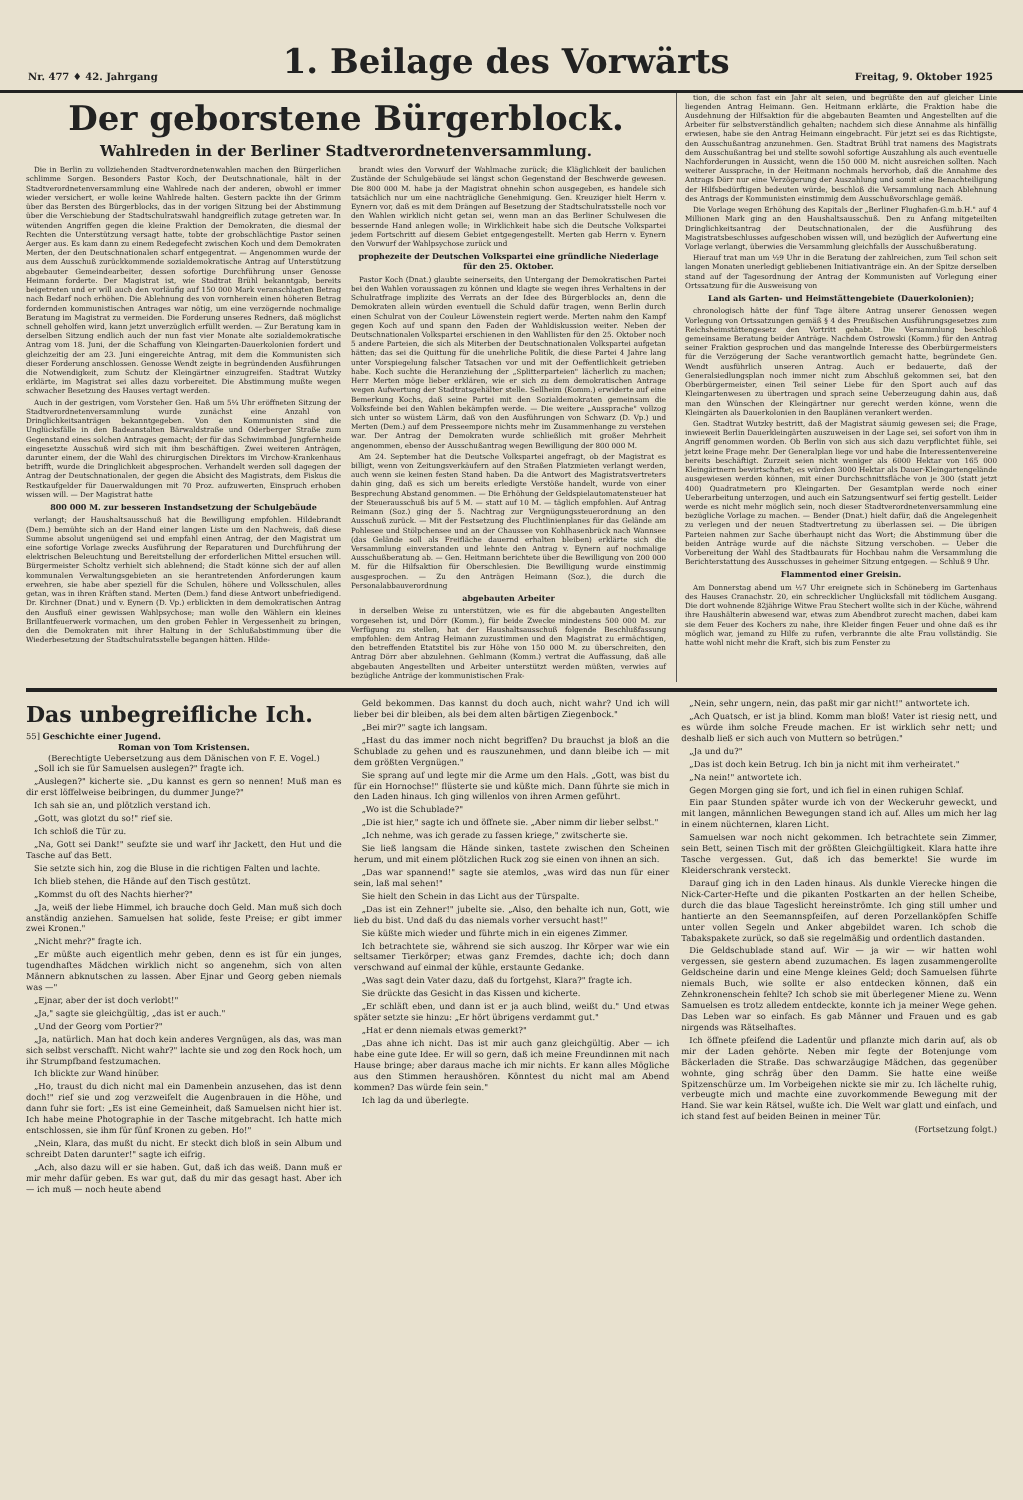Nr. 477 ♦ 42. Jahrgang 1. Beilage des Vorwärts Freitag, 9. Oktober 1925
Der geborstene Bürgerblock.
Wahlreden in der Berliner Stadtverordnetenversammlung.
Die in Berlin zu vollziehenden Stadtverordnetenwahlen machen den Bürgerlichen schlimme Sorgen. Besonders Pastor Koch, der Deutschnationale, hält in der Stadtverordnetenversammlung eine Wahlrede nach der anderen, obwohl er immer wieder versichert, er wolle keine Wahlrede halten. Gestern packte ihn der Grimm über das Bersten des Bürgerblocks, das in der vorigen Sitzung bei der Abstimmung über die Verschiebung der Stadtschulratswahl handgreiflich zutage getreten war. In wütenden Angriffen gegen die kleine Fraktion der Demokraten, die diesmal der Rechten die Unterstützung versagt hatte, tobte der grobschlächtige Pastor seinen Aerger aus. Es kam dann zu einem Redegefecht zwischen Koch und dem Demokraten Merten, der den Deutschnationalen scharf entgegentrat. — Angenommen wurde der aus dem Ausschuß zurückkommende sozialdemokratische Antrag auf Unterstützung abgebauter Gemeindearbeiter, dessen sofortige Durchführung unser Genosse Heimann forderte. Der Magistrat ist, wie Stadtrat Brühl bekanntgab, bereits beigetreten und er will auch den vorläufig auf 150 000 Mark veranschlagten Betrag nach Bedarf noch erhöhen. Die Ablehnung des von vornherein einen höheren Betrag fordernden kommunistischen Antrages war nötig, um eine verzögernde nochmalige Beratung im Magistrat zu vermeiden. Die Forderung unseres Redners, daß möglichst schnell geholfen wird, kann jetzt unverzüglich erfüllt werden. — Zur Beratung kam in derselben Sitzung endlich auch der nun fast vier Monate alte sozialdemokratische Antrag vom 18. Juni, der die Schaffung von Kleingarten-Dauerkolonien fordert und gleichzeitig der am 23. Juni eingereichte Antrag, mit dem die Kommunisten sich dieser Forderung anschlossen. Genosse Wendt zeigte in begründenden Ausführungen die Notwendigkeit, zum Schutz der Kleingärtner einzugreifen. Stadtrat Wutzky erklärte, im Magistrat sei alles dazu vorbereitet. Die Abstimmung mußte wegen schwacher Besetzung des Hauses vertagt werden.
Auch in der gestrigen, vom Vorsteher Gen. Haß um 5¼ Uhr eröffneten Sitzung der Stadtverordnetenversammlung wurde zunächst eine Anzahl von Dringlichkeitsanträgen bekanntgegeben. Von den Kommunisten sind die Unglücksfälle in den Badeanstalten Bärwaldstraße und Oderberger Straße zum Gegenstand eines solchen Antrages gemacht; der für das Schwimmbad Jungfernheide eingesetzte Ausschuß wird sich mit ihm beschäftigen. Zwei weiteren Anträgen, darunter einem, der die Wahl des chirurgischen Direktors im Virchow-Krankenhaus betrifft, wurde die Dringlichkeit abgesprochen. Verhandelt werden soll dagegen der Antrag der Deutschnationalen, der gegen die Absicht des Magistrats, dem Fiskus die Restkaufgelder für Dauerwaldungen mit 70 Proz. aufzuwerten, Einspruch erhoben wissen will. — Der Magistrat hatte
800 000 M. zur besseren Instandsetzung der Schulgebäude
verlangt; der Haushaltsausschuß hat die Bewilligung empfohlen. Hildebrandt (Dem.) bemühte sich an der Hand einer langen Liste um den Nachweis, daß diese Summe absolut ungenügend sei und empfahl einen Antrag, der den Magistrat um eine sofortige Vorlage zwecks Ausführung der Reparaturen und Durchführung der elektrischen Beleuchtung und Bereitstellung der erforderlichen Mittel ersuchen will. Bürgermeister Scholtz verhielt sich ablehnend; die Stadt könne sich der auf allen kommunalen Verwaltungsgebieten an sie herantretenden Anforderungen kaum erwehren, sie habe aber speziell für die Schulen, höhere und Volksschulen, alles getan, was in ihren Kräften stand. Merten (Dem.) fand diese Antwort unbefriedigend. Dr. Kirchner (Dnat.) und v. Eynern (D. Vp.) erblickten in dem demokratischen Antrag den Ausfluß einer gewissen Wahlpsychose; man wolle den Wählern ein kleines Brillantfeuerwerk vormachen, um den groben Fehler in Vergessenheit zu bringen, den die Demokraten mit ihrer Haltung in der Schlußabstimmung über die Wiederbesetzung der Stadtschulratsstelle begangen hätten. Hilde-
brandt wies den Vorwurf der Wahlmache zurück; die Kläglichkeit der baulichen Zustände der Schulgebäude sei längst schon Gegenstand der Beschwerde gewesen. Die 800 000 M. habe ja der Magistrat ohnehin schon ausgegeben, es handele sich tatsächlich nur um eine nachträgliche Genehmigung. Gen. Kreuziger hielt Herrn v. Eynern vor, daß es mit dem Drängen auf Besetzung der Stadtschulratsstelle noch vor den Wahlen wirklich nicht getan sei, wenn man an das Berliner Schulwesen die bessernde Hand anlegen wolle; in Wirklichkeit habe sich die Deutsche Volkspartei jedem Fortschritt auf diesem Gebiet entgegengestellt. Merten gab Herrn v. Eynern den Vorwurf der Wahlpsychose zurück und
prophezeite der Deutschen Volkspartei eine gründliche Niederlage für den 25. Oktober.
Pastor Koch (Dnat.) glaubte seinerseits, den Untergang der Demokratischen Partei bei den Wahlen voraussagen zu können und klagte sie wegen ihres Verhaltens in der Schulratfrage implizite des Verrats an der Idee des Bürgerblocks an, denn die Demokraten allein würden eventuell die Schuld dafür tragen, wenn Berlin durch einen Schulrat von der Couleur Löwenstein regiert werde. Merten nahm den Kampf gegen Koch auf und spann den Faden der Wahldiskussion weiter. Neben der Deutschnationalen Volkspartei erschienen in den Wahllisten für den 25. Oktober noch 5 andere Parteien, die sich als Miterben der Deutschnationalen Volkspartei aufgetan hätten; das sei die Quittung für die unehrliche Politik, die diese Partei 4 Jahre lang unter Vorspiegelung falscher Tatsachen vor und mit der Oeffentlichkeit getrieben habe. Koch suchte die Heranziehung der „Splitterparteien" lächerlich zu machen; Herr Merten möge lieber erklären, wie er sich zu dem demokratischen Antrage wegen Aufwertung der Stadtratsgehälter stelle. Sellheim (Komm.) erwiderte auf eine Bemerkung Kochs, daß seine Partei mit den Sozialdemokraten gemeinsam die Volksfeinde bei den Wahlen bekämpfen werde. — Die weitere „Aussprache" vollzog sich unter so wüstem Lärm, daß von den Ausführungen von Schwarz (D. Vp.) und Merten (Dem.) auf dem Presseempore nichts mehr im Zusammenhange zu verstehen war. Der Antrag der Demokraten wurde schließlich mit großer Mehrheit angenommen, ebenso der Ausschußantrag wegen Bewilligung der 800 000 M.
Am 24. September hat die Deutsche Volkspartei angefragt, ob der Magistrat es billigt, wenn von Zeitungsverkäufern auf den Straßen Platzmieten verlangt werden, auch wenn sie keinen festen Stand haben. Da die Antwort des Magistratsvertreters dahin ging, daß es sich um bereits erledigte Verstöße handelt, wurde von einer Besprechung Abstand genommen. — Die Erhöhung der Geldspielautomatensteuer hat der Steuerausschuß bis auf 5 M. — statt auf 10 M. — täglich empfohlen. Auf Antrag Reimann (Soz.) ging der 5. Nachtrag zur Vergnügungssteuerordnung an den Ausschuß zurück. — Mit der Festsetzung des Fluchtlinienplanes für das Gelände am Pohlesee und Stölpchensee und an der Chaussee von Kohlhasenbrück nach Wannsee (das Gelände soll als Freifläche dauernd erhalten bleiben) erklärte sich die Versammlung einverstanden und lehnte den Antrag v. Eynern auf nochmalige Ausschußberatung ab. — Gen. Heitmann berichtete über die Bewilligung von 200 000 M. für die Hilfsaktion für Oberschlesien. Die Bewilligung wurde einstimmig ausgesprochen. — Zu den Anträgen Heimann (Soz.), die durch die Personalabbauverordnung
abgebauten Arbeiter
in derselben Weise zu unterstützen, wie es für die abgebauten Angestellten vorgesehen ist, und Dörr (Komm.), für beide Zwecke mindestens 500 000 M. zur Verfügung zu stellen, hat der Haushaltsausschuß folgende Beschlußfassung empfohlen: dem Antrag Heimann zuzustimmen und den Magistrat zu ermächtigen, den betreffenden Etatstitel bis zur Höhe von 150 000 M. zu überschreiten, den Antrag Dörr aber abzulehnen. Gehlmann (Komm.) vertrat die Auffassung, daß alle abgebauten Angestellten und Arbeiter unterstützt werden müßten, verwies auf bezügliche Anträge der kommunistischen Frak-
tion, die schon fast ein Jahr alt seien, und begrüßte den auf gleicher Linie liegenden Antrag Heimann. Gen. Heitmann erklärte, die Fraktion habe die Ausdehnung der Hilfsaktion für die abgebauten Beamten und Angestellten auf die Arbeiter für selbstverständlich gehalten; nachdem sich diese Annahme als hinfällig erwiesen, habe sie den Antrag Heimann eingebracht. Für jetzt sei es das Richtigste, den Ausschußantrag anzunehmen. Gen. Stadtrat Brühl trat namens des Magistrats dem Ausschußantrag bei und stellte sowohl sofortige Auszahlung als auch eventuelle Nachforderungen in Aussicht, wenn die 150 000 M. nicht ausreichen sollten. Nach weiterer Aussprache, in der Heitmann nochmals hervorhob, daß die Annahme des Antrags Dörr nur eine Verzögerung der Auszahlung und somit eine Benachteiligung der Hilfsbedürftigen bedeuten würde, beschloß die Versammlung nach Ablehnung des Antrags der Kommunisten einstimmig dem Ausschußvorschlage gemäß.
Die Vorlage wegen Erhöhung des Kapitals der „Berliner Flughafen-G.m.b.H." auf 4 Millionen Mark ging an den Haushaltsausschuß. Den zu Anfang mitgeteilten Dringlichkeitsantrag der Deutschnationalen, der die Ausführung des Magistratsbeschlusses aufgeschoben wissen will, und bezüglich der Aufwertung eine Vorlage verlangt, überwies die Versammlung gleichfalls der Ausschußberatung.
Hierauf trat man um ½9 Uhr in die Beratung der zahlreichen, zum Teil schon seit langen Monaten unerledigt gebliebenen Initiativanträge ein. An der Spitze derselben stand auf der Tagesordnung der Antrag der Kommunisten auf Vorlegung einer Ortssatzung für die Ausweisung von
Land als Garten- und Heimstättengebiete (Dauerkolonien);
chronologisch hätte der fünf Tage ältere Antrag unserer Genossen wegen Vorlegung von Ortssatzungen gemäß § 4 des Preußischen Ausführungsgesetzes zum Reichsheimstättengesetz den Vortritt gehabt. Die Versammlung beschloß gemeinsame Beratung beider Anträge. Nachdem Ostrowski (Komm.) für den Antrag seiner Fraktion gesprochen und das mangelnde Interesse des Oberbürgermeisters für die Verzögerung der Sache verantwortlich gemacht hatte, begründete Gen. Wendt ausführlich unseren Antrag. Auch er bedauerte, daß der Generalsiedlungsplan noch immer nicht zum Abschluß gekommen sei, bat den Oberbürgermeister, einen Teil seiner Liebe für den Sport auch auf das Kleingartenwesen zu übertragen und sprach seine Ueberzeugung dahin aus, daß man den Wünschen der Kleingärtner nur gerecht werden könne, wenn die Kleingärten als Dauerkolonien in den Bauplänen verankert werden.
Gen. Stadtrat Wutzky bestritt, daß der Magistrat säumig gewesen sei; die Frage, inwieweit Berlin Dauerkleingärten auszuweisen in der Lage sei, sei sofort von ihm in Angriff genommen worden. Ob Berlin von sich aus sich dazu verpflichtet fühle, sei jetzt keine Frage mehr. Der Generalplan liege vor und habe die Interessentenvereine bereits beschäftigt. Zurzeit seien nicht weniger als 6000 Hektar von 165 000 Kleingärtnern bewirtschaftet; es würden 3000 Hektar als Dauer-Kleingartengelände ausgewiesen werden können, mit einer Durchschnittsfläche von je 300 (statt jetzt 400) Quadratmetern pro Kleingarten. Der Gesamtplan werde noch einer Ueberarbeitung unterzogen, und auch ein Satzungsentwurf sei fertig gestellt. Leider werde es nicht mehr möglich sein, noch dieser Stadtverordnetenversammlung eine bezügliche Vorlage zu machen. — Bender (Dnat.) hielt dafür, daß die Angelegenheit zu verlegen und der neuen Stadtvertretung zu überlassen sei. — Die übrigen Parteien nahmen zur Sache überhaupt nicht das Wort; die Abstimmung über die beiden Anträge wurde auf die nächste Sitzung verschoben. — Ueber die Vorbereitung der Wahl des Stadtbaurats für Hochbau nahm die Versammlung die Berichterstattung des Ausschusses in geheimer Sitzung entgegen. — Schluß 9 Uhr.
Flammentod einer Greisin.
Am Donnerstag abend um ½7 Uhr ereignete sich in Schöneberg im Gartenhaus des Hauses Cranachstr. 20, ein schrecklicher Unglücksfall mit tödlichem Ausgang. Die dort wohnende 82jährige Witwe Frau Stechert wollte sich in der Küche, während ihre Haushälterin abwesend war, etwas zum Abendbrot zurecht machen, dabei kam sie dem Feuer des Kochers zu nahe, ihre Kleider fingen Feuer und ohne daß es ihr möglich war, jemand zu Hilfe zu rufen, verbrannte die alte Frau vollständig. Sie hatte wohl nicht mehr die Kraft, sich bis zum Fenster zu
Das unbegreifliche Ich.
55] Geschichte einer Jugend.
Roman von Tom Kristensen.
(Berechtigte Uebersetzung aus dem Dänischen von F. E. Vogel.)
„Soll ich sie für Samuelsen auslegen?" fragte ich.
„Auslegen?" kicherte sie. „Du kannst es gern so nennen! Muß man es dir erst löffelweise beibringen, du dummer Junge?"
Ich sah sie an, und plötzlich verstand ich.
„Gott, was glotzt du so!" rief sie.
Ich schloß die Tür zu.
„Na, Gott sei Dank!" seufzte sie und warf ihr Jackett, den Hut und die Tasche auf das Bett.
Sie setzte sich hin, zog die Bluse in die richtigen Falten und lachte.
Ich blieb stehen, die Hände auf den Tisch gestützt.
„Kommst du oft des Nachts hierher?"
„Ja, weiß der liebe Himmel, ich brauche doch Geld. Man muß sich doch anständig anziehen. Samuelsen hat solide, feste Preise; er gibt immer zwei Kronen."
„Nicht mehr?" fragte ich.
„Er müßte auch eigentlich mehr geben, denn es ist für ein junges, tugendhaftes Mädchen wirklich nicht so angenehm, sich von alten Männern abknutschen zu lassen. Aber Ejnar und Georg geben niemals was —"
„Ejnar, aber der ist doch verlobt!"
„Ja," sagte sie gleichgültig, „das ist er auch."
„Und der Georg vom Portier?"
„Ja, natürlich. Man hat doch kein anderes Vergnügen, als das, was man sich selbst verschafft. Nicht wahr?" lachte sie und zog den Rock hoch, um ihr Strumpfband festzumachen.
Ich blickte zur Wand hinüber.
„Ho, traust du dich nicht mal ein Damenbein anzusehen, das ist denn doch!" rief sie und zog verzweifelt die Augenbrauen in die Höhe, und dann fuhr sie fort: „Es ist eine Gemeinheit, daß Samuelsen nicht hier ist. Ich habe meine Photographie in der Tasche mitgebracht. Ich hatte mich entschlossen, sie ihm für fünf Kronen zu geben. Ho!"
„Nein, Klara, das mußt du nicht. Er steckt dich bloß in sein Album und schreibt Daten darunter!" sagte ich eifrig.
„Ach, also dazu will er sie haben. Gut, daß ich das weiß. Dann muß er mir mehr dafür geben. Es war gut, daß du mir das gesagt hast. Aber ich — ich muß — noch heute abend
Geld bekommen. Das kannst du doch auch, nicht wahr? Und ich will lieber bei dir bleiben, als bei dem alten bärtigen Ziegenbock."
„Bei mir?" sagte ich langsam.
„Hast du das immer noch nicht begriffen? Du brauchst ja bloß an die Schublade zu gehen und es rauszunehmen, und dann bleibe ich — mit dem größten Vergnügen."
Sie sprang auf und legte mir die Arme um den Hals. „Gott, was bist du für ein Hornochse!" flüsterte sie und küßte mich. Dann führte sie mich in den Laden hinaus. Ich ging willenlos von ihren Armen geführt.
„Wo ist die Schublade?"
„Die ist hier," sagte ich und öffnete sie. „Aber nimm dir lieber selbst."
„Ich nehme, was ich gerade zu fassen kriege," zwitscherte sie.
Sie ließ langsam die Hände sinken, tastete zwischen den Scheinen herum, und mit einem plötzlichen Ruck zog sie einen von ihnen an sich.
„Das war spannend!" sagte sie atemlos, „was wird das nun für einer sein, laß mal sehen!"
Sie hielt den Schein in das Licht aus der Türspalte.
„Das ist ein Zehner!" jubelte sie. „Also, den behalte ich nun, Gott, wie lieb du bist. Und daß du das niemals vorher versucht hast!"
Sie küßte mich wieder und führte mich in ein eigenes Zimmer.
Ich betrachtete sie, während sie sich auszog. Ihr Körper war wie ein seltsamer Tierkörper; etwas ganz Fremdes, dachte ich; doch dann verschwand auf einmal der kühle, erstaunte Gedanke.
„Was sagt dein Vater dazu, daß du fortgehst, Klara?" fragte ich.
Sie drückte das Gesicht in das Kissen und kicherte.
„Er schläft eben, und dann ist er ja auch blind, weißt du." Und etwas später setzte sie hinzu: „Er hört übrigens verdammt gut."
„Hat er denn niemals etwas gemerkt?"
„Das ahne ich nicht. Das ist mir auch ganz gleichgültig. Aber — ich habe eine gute Idee. Er will so gern, daß ich meine Freundinnen mit nach Hause bringe; aber daraus mache ich mir nichts. Er kann alles Mögliche aus den Stimmen heraushören. Könntest du nicht mal am Abend kommen? Das würde fein sein."
Ich lag da und überlegte.
„Nein, sehr ungern, nein, das paßt mir gar nicht!" antwortete ich.
„Ach Quatsch, er ist ja blind. Komm man bloß! Vater ist riesig nett, und es würde ihm solche Freude machen. Er ist wirklich sehr nett; und deshalb ließ er sich auch von Muttern so betrügen."
„Ja und du?"
„Das ist doch kein Betrug. Ich bin ja nicht mit ihm verheiratet."
„Na nein!" antwortete ich.
Gegen Morgen ging sie fort, und ich fiel in einen ruhigen Schlaf.
Ein paar Stunden später wurde ich von der Weckeruhr geweckt, und mit langen, männlichen Bewegungen stand ich auf. Alles um mich her lag in einem nüchternen, klaren Licht.
Samuelsen war noch nicht gekommen. Ich betrachtete sein Zimmer, sein Bett, seinen Tisch mit der größten Gleichgültigkeit. Klara hatte ihre Tasche vergessen. Gut, daß ich das bemerkte! Sie wurde im Kleiderschrank versteckt.
Darauf ging ich in den Laden hinaus. Als dunkle Vierecke hingen die Nick-Carter-Hefte und die pikanten Postkarten an der hellen Scheibe, durch die das blaue Tageslicht hereinströmte. Ich ging still umher und hantierte an den Seemannspfeifen, auf deren Porzellanköpfen Schiffe unter vollen Segeln und Anker abgebildet waren. Ich schob die Tabakspakete zurück, so daß sie regelmäßig und ordentlich dastanden.
Die Geldschublade stand auf. Wir — ja wir — wir hatten wohl vergessen, sie gestern abend zuzumachen. Es lagen zusammengerollte Geldscheine darin und eine Menge kleines Geld; doch Samuelsen führte niemals Buch, wie sollte er also entdecken können, daß ein Zehnkronenschein fehlte? Ich schob sie mit überlegener Miene zu. Wenn Samuelsen es trotz alledem entdeckte, konnte ich ja meiner Wege gehen. Das Leben war so einfach. Es gab Männer und Frauen und es gab nirgends was Rätselhaftes.
Ich öffnete pfeifend die Ladentür und pflanzte mich darin auf, als ob mir der Laden gehörte. Neben mir fegte der Botenjunge vom Bäckerladen die Straße. Das schwarzäugige Mädchen, das gegenüber wohnte, ging schräg über den Damm. Sie hatte eine weiße Spitzenschürze um. Im Vorbeigehen nickte sie mir zu. Ich lächelte ruhig, verbeugte mich und machte eine zuvorkommende Bewegung mit der Hand. Sie war kein Rätsel, wußte ich. Die Welt war glatt und einfach, und ich stand fest auf beiden Beinen in meiner Tür.
(Fortsetzung folgt.)